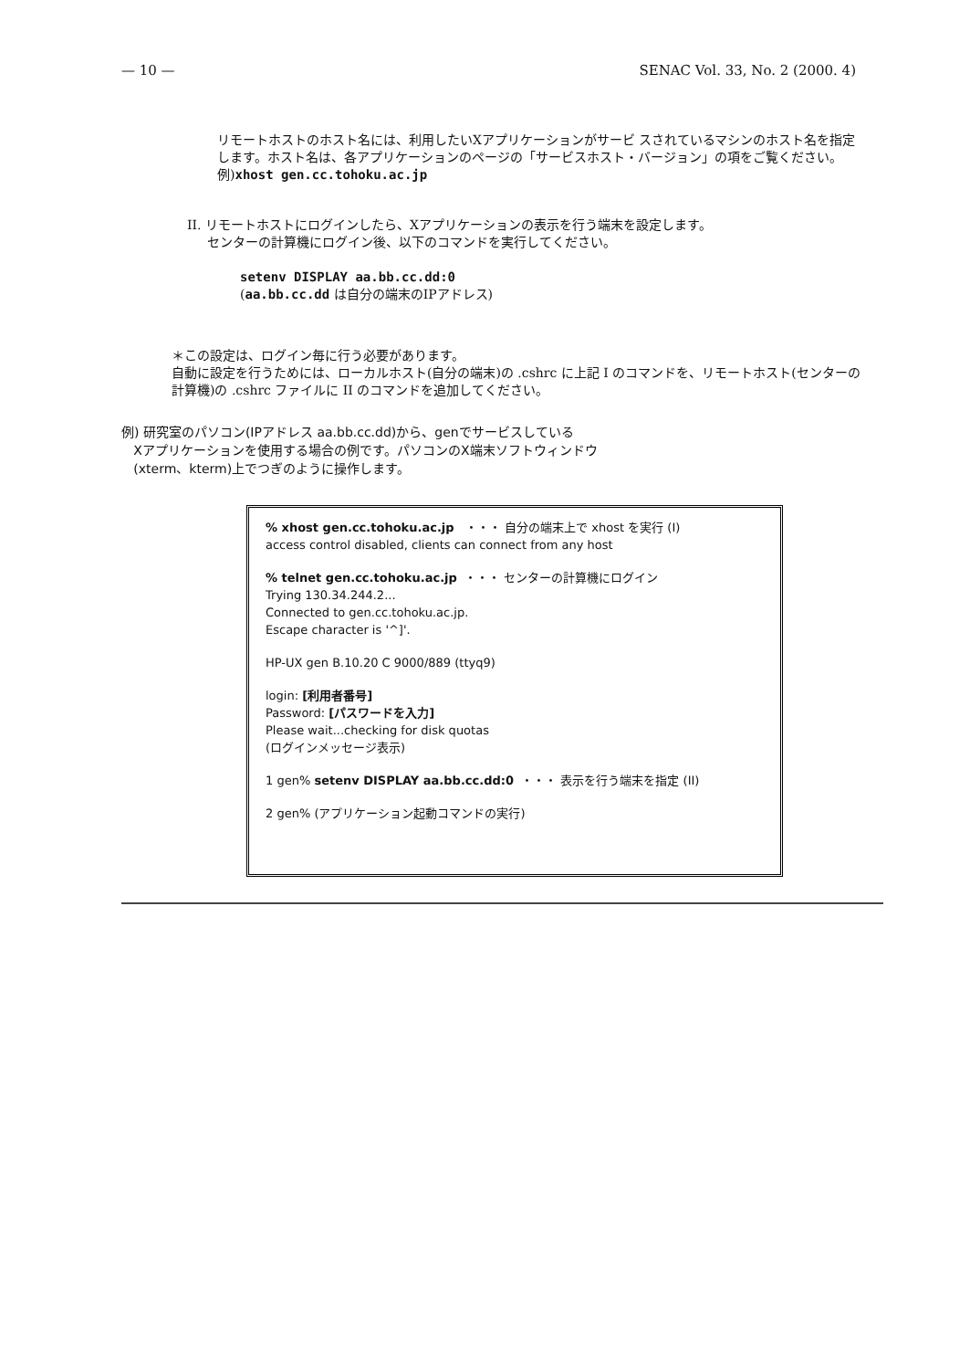— 10 — SENAC Vol. 33, No. 2 (2000. 4)
リモートホストのホスト名には、利用したいXアプリケーションがサービ スされているマシンのホスト名を指定します。ホスト名は、各アプリケーションのページの「サービスホスト・バージョン」の項をご覧ください。
例)xhost gen.cc.tohoku.ac.jp
II. リモートホストにログインしたら、Xアプリケーションの表示を行う端末を設定します。
センターの計算機にログイン後、以下のコマンドを実行してください。
setenv DISPLAY aa.bb.cc.dd:0
(aa.bb.cc.dd は自分の端末のIPアドレス)
＊この設定は、ログイン毎に行う必要があります。
自動に設定を行うためには、ローカルホスト(自分の端末)の .cshrc に上記 I のコマンドを、リモートホスト(センターの計算機)の .cshrc ファイルに II のコマンドを追加してください。
例) 研究室のパソコン(IPアドレス aa.bb.cc.dd)から、genでサービスしている
Xアプリケーションを使用する場合の例です。パソコンのX端末ソフトウィンドウ
(xterm、kterm)上でつぎのように操作します。
% xhost gen.cc.tohoku.ac.jp ・・・ 自分の端末上で xhost を実行 (I)
access control disabled, clients can connect from any host
% telnet gen.cc.tohoku.ac.jp ・・・ センターの計算機にログイン
Trying 130.34.244.2...
Connected to gen.cc.tohoku.ac.jp.
Escape character is '^]'.
HP-UX gen B.10.20 C 9000/889 (ttyq9)
login: [利用者番号]
Password: [パスワードを入力]
Please wait...checking for disk quotas
(ログインメッセージ表示)
1 gen% setenv DISPLAY aa.bb.cc.dd:0 ・・・ 表示を行う端末を指定 (II)
2 gen% (アプリケーション起動コマンドの実行)